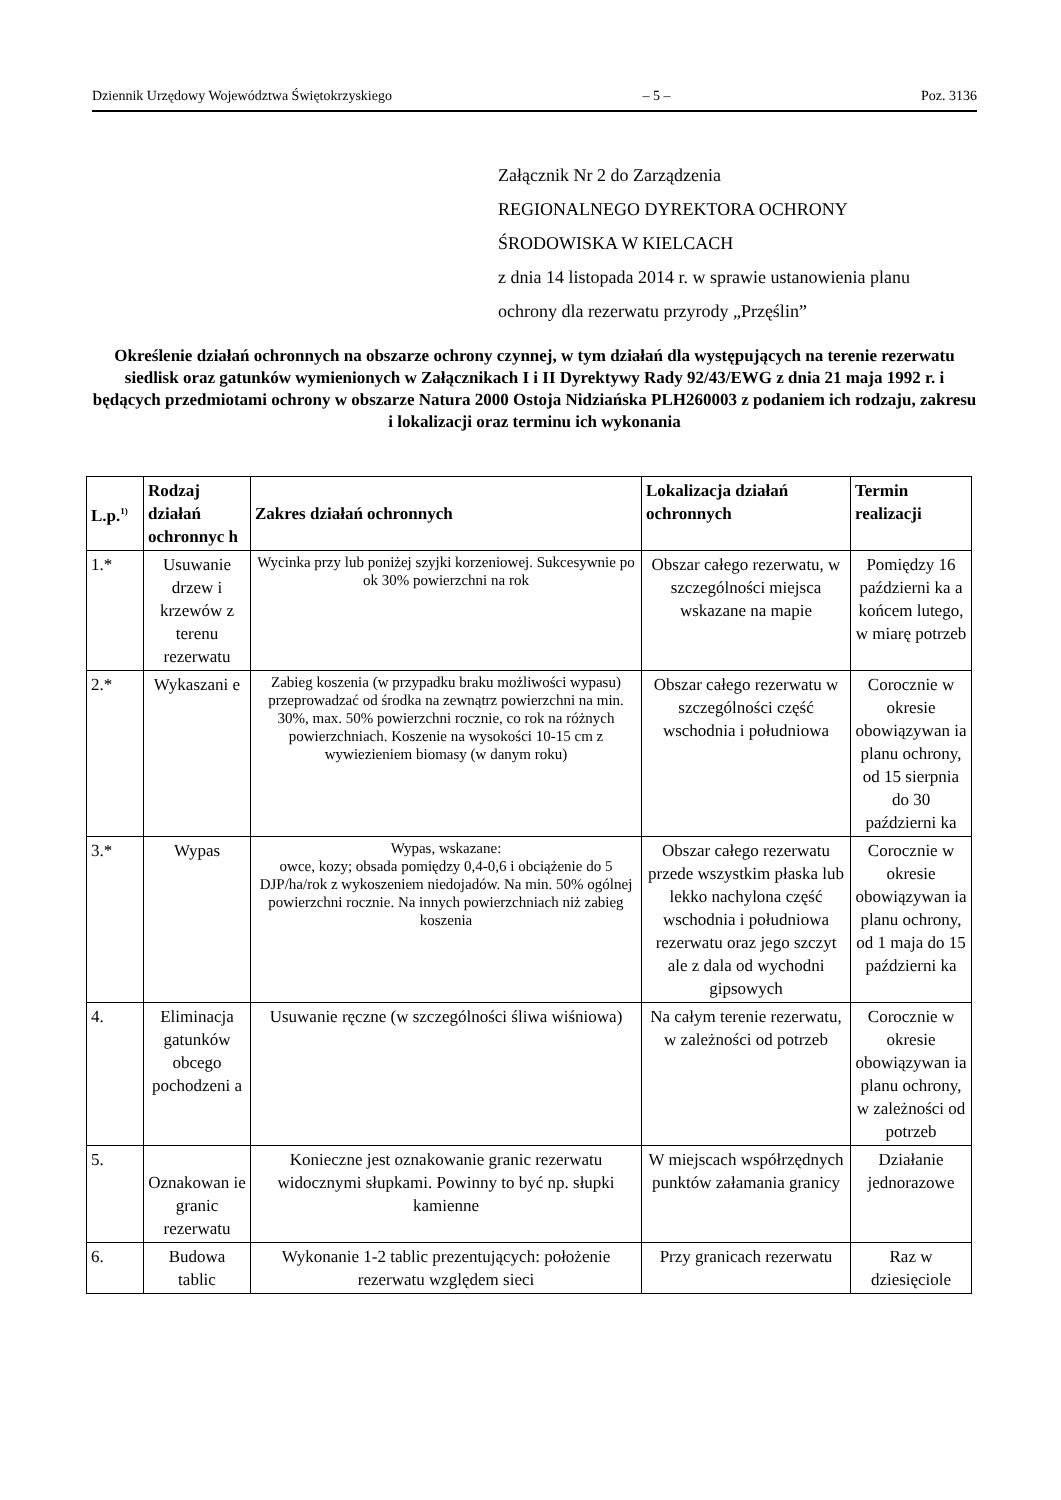Dziennik Urzędowy Województwa Świętokrzyskiego – 5 – Poz. 3136
Załącznik Nr 2 do Zarządzenia
REGIONALNEGO DYREKTORA OCHRONY
ŚRODOWISKA W KIELCACH
z dnia 14 listopada 2014 r. w sprawie ustanowienia planu
ochrony dla rezerwatu przyrody „Przęślin”
Określenie działań ochronnych na obszarze ochrony czynnej, w tym działań dla występujących na terenie rezerwatu siedlisk oraz gatunków wymienionych w Załącznikach I i II Dyrektywy Rady 92/43/EWG z dnia 21 maja 1992 r. i będących przedmiotami ochrony w obszarze Natura 2000 Ostoja Nidziańska PLH260003 z podaniem ich rodzaju, zakresu i lokalizacji oraz terminu ich wykonania
| L.p.<sup>1)</sup> | Rodzaj działań ochronnyc h | Zakres działań ochronnych | Lokalizacja działań ochronnych | Termin realizacji |
| --- | --- | --- | --- | --- |
| 1.* | Usuwanie drzew i krzewów z terenu rezerwatu | Wycinka przy lub poniżej szyjki korzeniowej. Sukcesywnie po ok 30% powierzchni na rok | Obszar całego rezerwatu, w szczególności miejsca wskazane na mapie | Pomiędzy 16 październi ka a końcem lutego, w miarę potrzeb |
| 2.* | Wykaszani e | Zabieg koszenia (w przypadku braku możliwości wypasu) przeprowadzać od środka na zewnątrz powierzchni na min. 30%, max. 50% powierzchni rocznie, co rok na różnych powierzchniach. Koszenie na wysokości 10-15 cm z wywiezieniem biomasy (w danym roku) | Obszar całego rezerwatu w szczególności część wschodnia i południowa | Corocznie w okresie obowiązywan ia planu ochrony, od 15 sierpnia do 30 październi ka |
| 3.* | Wypas | Wypas, wskazane: owce, kozy; obsada pomiędzy 0,4-0,6 i obciążenie do 5 DJP/ha/rok z wykoszeniem niedojadów. Na min. 50% ogólnej powierzchni rocznie. Na innych powierzchniach niż zabieg koszenia | Obszar całego rezerwatu przede wszystkim płaska lub lekko nachylona część wschodnia i południowa rezerwatu oraz jego szczyt ale z dala od wychodni gipsowych | Corocznie w okresie obowiązywan ia planu ochrony, od 1 maja do 15 październi ka |
| 4. | Eliminacja gatunków obcego pochodzeni a | Usuwanie ręczne (w szczególności śliwa wiśniowa) | Na całym terenie rezerwatu, w zależności od potrzeb | Corocznie w okresie obowiązywan ia planu ochrony, w zależności od potrzeb |
| 5. | Oznakowan ie granic rezerwatu | Konieczne jest oznakowanie granic rezerwatu widocznymi słupkami. Powinny to być np. słupki kamienne | W miejscach współrzędnych punktów załamania granicy | Działanie jednorazowe |
| 6. | Budowa tablic | Wykonanie 1-2 tablic prezentujących: położenie rezerwatu względem sieci | Przy granicach rezerwatu | Raz w dziesięciole |